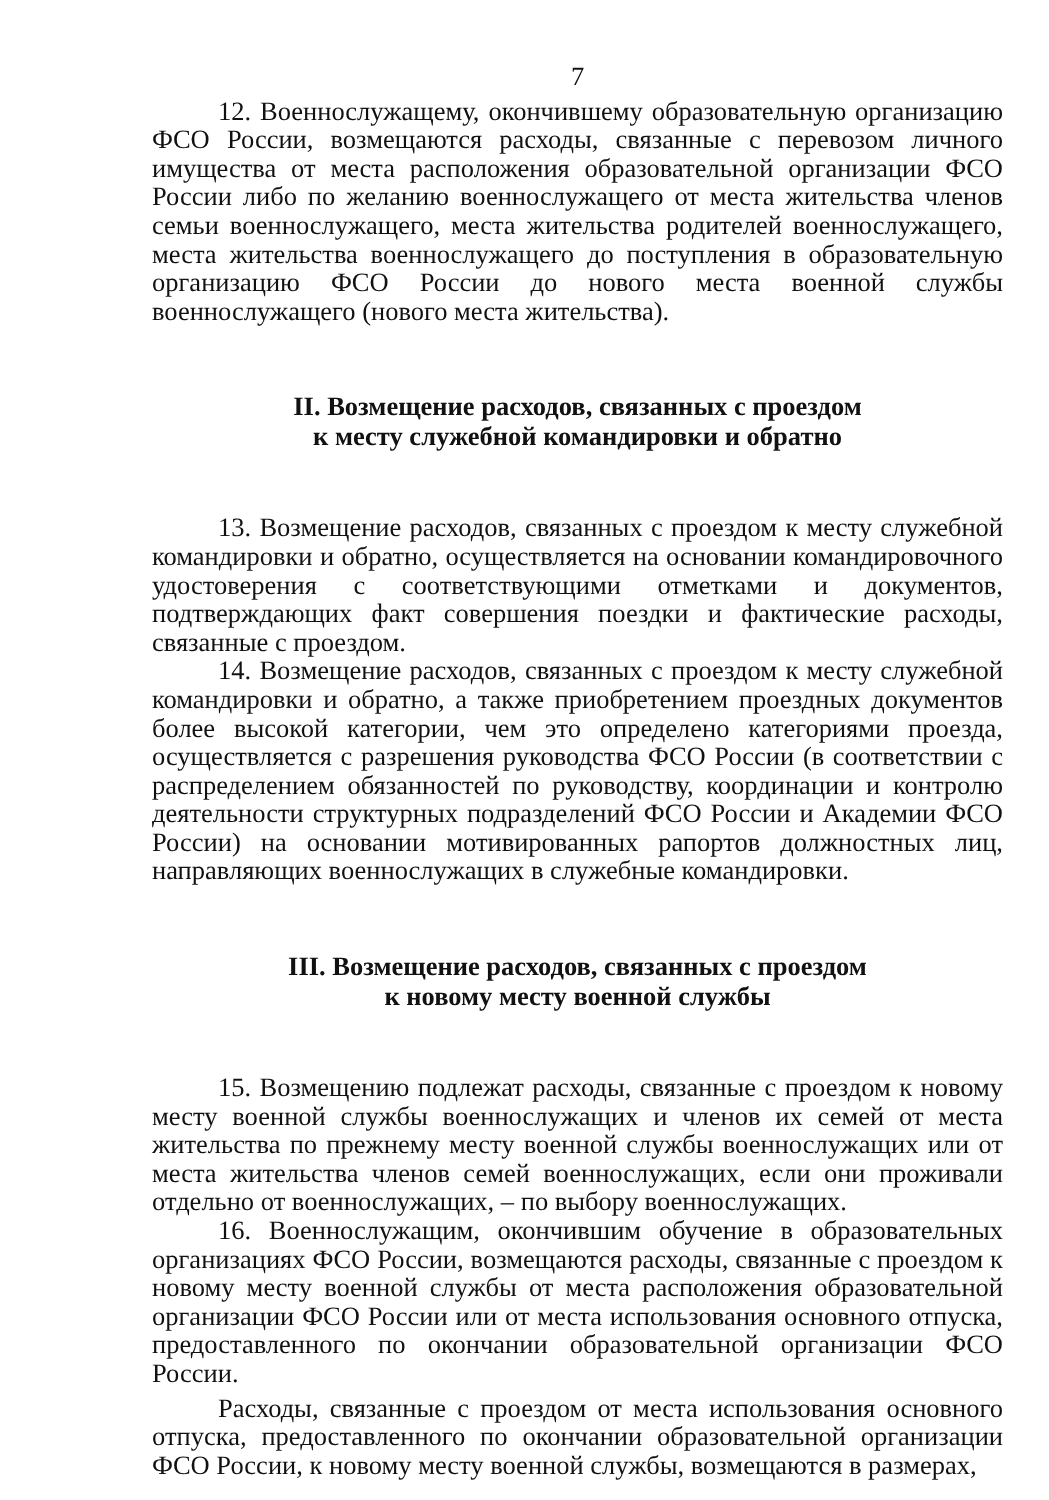7
12. Военнослужащему, окончившему образовательную организацию ФСО России, возмещаются расходы, связанные с перевозом личного имущества от места расположения образовательной организации ФСО России либо по желанию военнослужащего от места жительства членов семьи военнослужащего, места жительства родителей военнослужащего, места жительства военнослужащего до поступления в образовательную организацию ФСО России до нового места военной службы военнослужащего (нового места жительства).
II. Возмещение расходов, связанных с проездом
к месту служебной командировки и обратно
13. Возмещение расходов, связанных с проездом к месту служебной командировки и обратно, осуществляется на основании командировочного удостоверения с соответствующими отметками и документов, подтверждающих факт совершения поездки и фактические расходы, связанные с проездом.
14. Возмещение расходов, связанных с проездом к месту служебной командировки и обратно, а также приобретением проездных документов более высокой категории, чем это определено категориями проезда, осуществляется с разрешения руководства ФСО России (в соответствии с распределением обязанностей по руководству, координации и контролю деятельности структурных подразделений ФСО России и Академии ФСО России) на основании мотивированных рапортов должностных лиц, направляющих военнослужащих в служебные командировки.
III. Возмещение расходов, связанных с проездом
к новому месту военной службы
15. Возмещению подлежат расходы, связанные с проездом к новому месту военной службы военнослужащих и членов их семей от места жительства по прежнему месту военной службы военнослужащих или от места жительства членов семей военнослужащих, если они проживали отдельно от военнослужащих, – по выбору военнослужащих.
16. Военнослужащим, окончившим обучение в образовательных организациях ФСО России, возмещаются расходы, связанные с проездом к новому месту военной службы от места расположения образовательной организации ФСО России или от места использования основного отпуска, предоставленного по окончании образовательной организации ФСО России.
Расходы, связанные с проездом от места использования основного отпуска, предоставленного по окончании образовательной организации ФСО России, к новому месту военной службы, возмещаются в размерах,